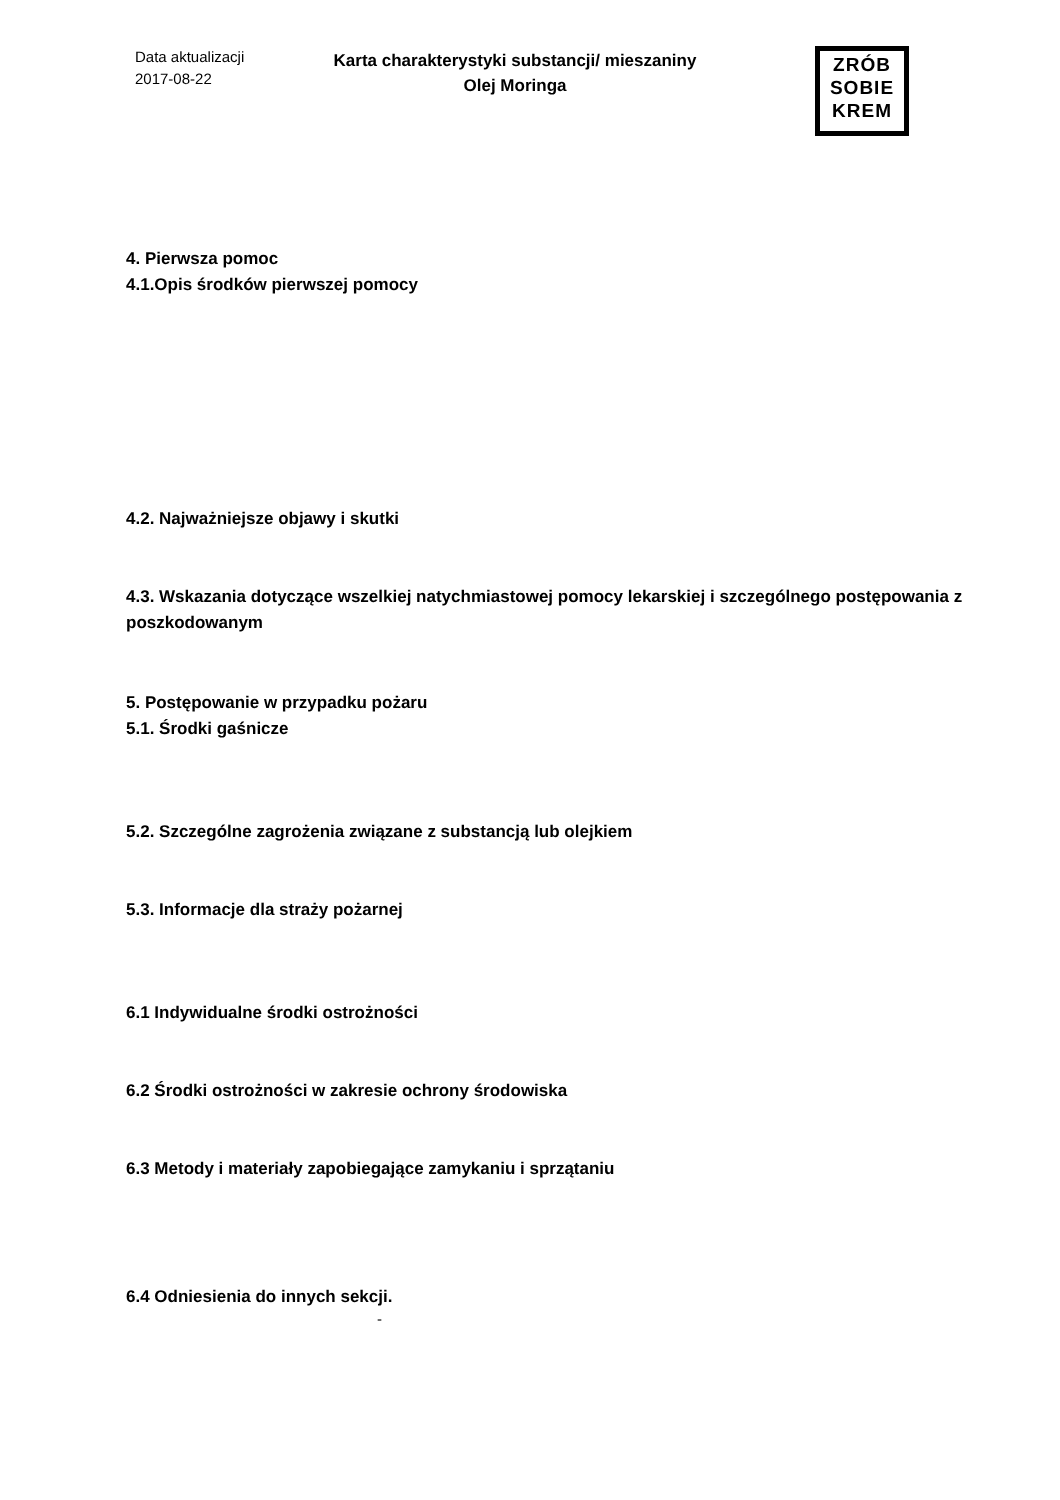Data aktualizacji
2017-08-22
Karta charakterystyki substancji/ mieszaniny
Olej Moringa
ZRÓB
SOBIE
KREM
4. Pierwsza pomoc
4.1.Opis środków pierwszej pomocy
4.2. Najważniejsze objawy i skutki
4.3. Wskazania dotyczące wszelkiej natychmiastowej pomocy lekarskiej i szczególnego postępowania z poszkodowanym
5. Postępowanie w przypadku pożaru
5.1. Środki gaśnicze
5.2. Szczególne zagrożenia związane z substancją lub olejkiem
5.3. Informacje dla straży pożarnej
6.1 Indywidualne środki ostrożności
6.2 Środki ostrożności w zakresie ochrony środowiska
6.3 Metody i materiały zapobiegające zamykaniu i sprzątaniu
6.4 Odniesienia do innych sekcji.
-